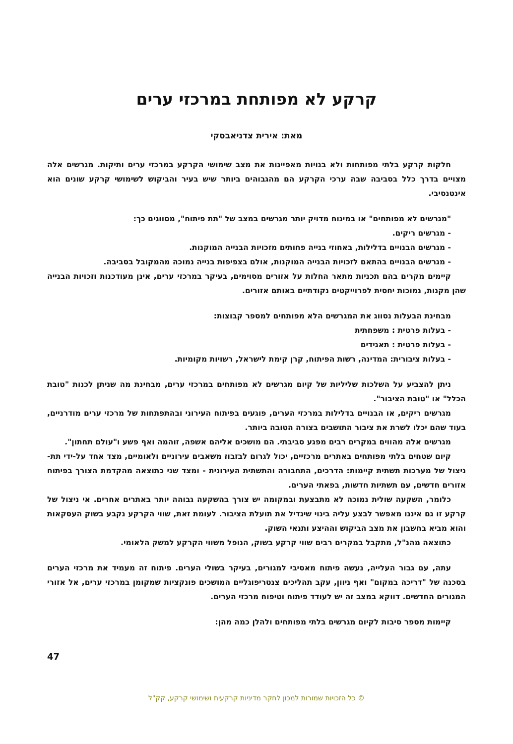קרקע לא מפותחת במרכזי ערים
מאת: אירית צדניאבסקי
חלקות קרקע בלתי מפותחות ולא בנויות מאפיינות את מצב שימושי הקרקע במרכזי ערים ותיקות. מגרשים אלה מצויים בדרך כלל בסביבה שבה ערכי הקרקע הם מהגבוהים ביותר שיש בעיר והביקוש לשימושי קרקע שונים הוא אינטנסיבי.
"מגרשים לא מפותחים" או במינוח מדויק יותר מגרשים במצב של "תת פיתוח", מסווגים כך:
- מגרשים ריקים.
- מגרשים הבנויים בדלילות, באחוזי בנייה פחותים מזכויות הבנייה המוקנות.
- מגרשים הבנויים בהתאם לזכויות הבנייה המוקנות, אולם בצפיפות בנייה נמוכה מהמקובל בסביבה.
קיימים מקרים בהם תכניות מתאר החלות על אזורים מסוימים, בעיקר במרכזי ערים, אינן מעודכנות וזכויות הבנייה שהן מקנות, נמוכות יחסית לפרוייקטים נקודתיים באותם אזורים.
מבחינת הבעלות נסווג את המגרשים הלא מפותחים למספר קבוצות:
- בעלות פרטית : משפחתית
- בעלות פרטית : תאגידים
- בעלות ציבורית: המדינה, רשות הפיתוח, קרן קימת לישראל, רשויות מקומיות.
ניתן להצביע על השלכות שליליות של קיום מגרשים לא מפותחים במרכזי ערים, מבחינת מה שניתן לכנות "טובת הכלל" או "טובת הציבור".
מגרשים ריקים, או הבנויים בדלילות במרכזי הערים, פוגעים בפיתוח העירוני ובהתפתחות של מרכזי ערים מודרניים, בעוד שהם יכלו לשרת את ציבור התושבים בצורה הטובה ביותר.
מגרשים אלה מהווים במקרים רבים מפגע סביבתי. הם מושכים אליהם אשפה, זוהמה ואף פשע ו"עולם תחתון".
קיום שטחים בלתי מפותחים באתרים מרכזיים, יכול לגרום לבזבוז משאבים עירוניים ולאומיים, מצד אחד על-ידי תת-ניצול של מערכות תשתית קיימות: הדרכים, התחבורה והתשתית העירונית - ומצד שני כתוצאה מהקדמת הצורך בפיתוח אזורים חדשים, עם תשתיות חדשות, בפאתי הערים.
כלומר, השקעה שולית נמוכה לא מתבצעת ובמקומה יש צורך בהשקעה גבוהה יותר באתרים אחרים. אי ניצול של קרקע זו גם איננו מאפשר לבצע עליה בינוי שיגדיל את תועלת הציבור. לעומת זאת, שווי הקרקע נקבע בשוק העסקאות והוא מביא בחשבון את מצב הביקוש וההיצע ותנאי השוק.
כתוצאה מהנ"ל, מתקבל במקרים רבים שווי קרקע בשוק, הנופל משווי הקרקע למשק הלאומי.
עתה, עם גבור העלייה, נעשה פיתוח מאסיבי למגורים, בעיקר בשולי הערים. פיתוח זה מעמיד את מרכזי הערים בסכנה של "דריכה במקום" ואף ניוון, עקב תהליכים צנטריפוגליים המושכים פונקציות שמקומן במרכזי ערים, אל אזורי המגורים החדשים. דווקא במצב זה יש לעודד פיתוח וטיפוח מרכזי הערים.
קיימות מספר סיבות לקיום מגרשים בלתי מפותחים ולהלן כמה מהן:
47
© כל הזכויות שמורות למכון לחקר מדיניות קרקעית ושימושי קרקע, קק"ל